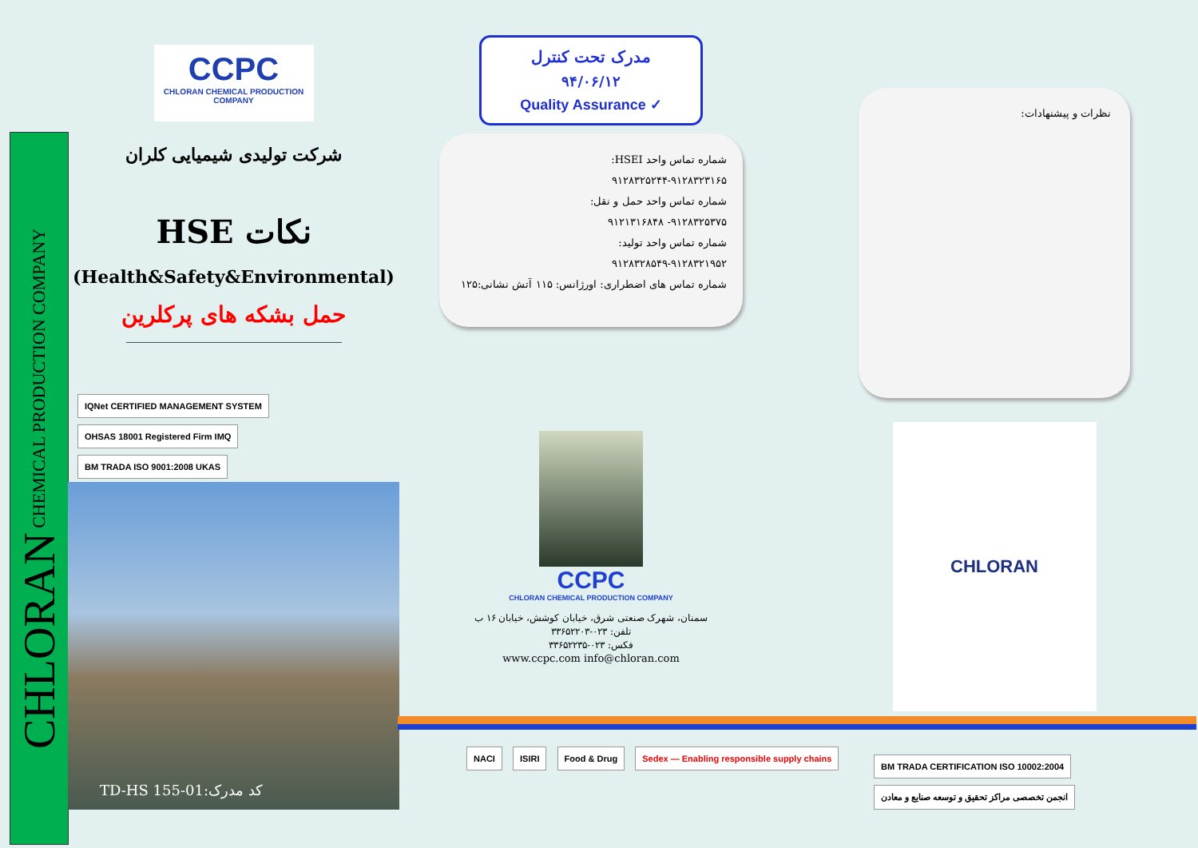CHLORAN CHEMICAL PRODUCTION COMPANY
CCPC
CHLORAN CHEMICAL PRODUCTION COMPANY
شرکت تولیدی شیمیایی کلران
نکات HSE
(Health&Safety&Environmental)
حمل بشکه های پرکلرین
IQNet CERTIFIED MANAGEMENT SYSTEM OHSAS 18001 Registered Firm IMQ BM TRADA ISO 9001:2008 UKAS
TD-HS 155-01:کد مدرک
مدرک تحت کنترل
۹۴/۰۶/۱۲
Quality Assurance ✓
شماره تماس واحد HSEI:
۹۱۲۸۳۲۵۲۴۴-۹۱۲۸۳۲۳۱۶۵
شماره تماس واحد حمل و نقل:
۹۱۲۸۳۲۵۳۷۵- ۹۱۲۱۳۱۶۸۴۸
شماره تماس واحد تولید:
۹۱۲۸۳۲۸۵۴۹-۹۱۲۸۳۲۱۹۵۲
شماره تماس های اضطراری: اورژانس: ۱۱۵ آتش نشانی:۱۲۵
CCPC
CHLORAN CHEMICAL PRODUCTION COMPANY
سمنان، شهرک صنعتی شرق، خیابان کوشش، خیابان ۱۶ ب
تلفن: ۰۲۳-۳۳۶۵۲۲۰۳
فکس: ۰۲۳-۳۳۶۵۲۲۳۵
www.ccpc.com info@chloran.com
نظرات و پیشنهادات:
CHLORAN
NACI ISIRI Food & Drug Sedex — Enabling responsible supply chains
BM TRADA CERTIFICATION ISO 10002:2004 انجمن تخصصی مراکز تحقیق و توسعه صنایع و معادن